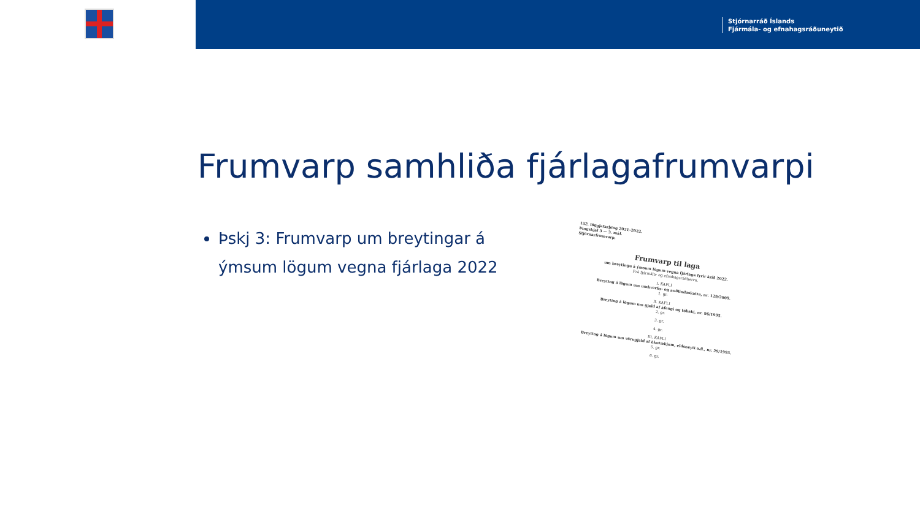Stjórnarráð Íslands
Fjármála- og efnahagsráðuneytið
Frumvarp samhliða fjárlagafrumvarpi
Þskj 3: Frumvarp um breytingar á ýmsum lögum vegna fjárlaga 2022
152. löggjafarþing 2021–2022.
Þingskjal 3 — 3. mál.
Stjórnarfrumvarp.
Frumvarp til laga
um breytingu á ýmsum lögum vegna fjárlaga fyrir árið 2022.
Frá fjármála- og efnahagsráðherra.
I. KAFLI
Breyting á lögum um umhverfis- og auðlindaskatta, nr. 129/2009.
1. gr.
II. KAFLI
Breyting á lögum um gjald af áfengi og tóbaki, nr. 96/1995.
2. gr.
3. gr.
4. gr.
III. KAFLI
Breyting á lögum um vörugjald af ökutækjum, eldsneyti o.fl., nr. 29/1993.
5. gr.
6. gr.